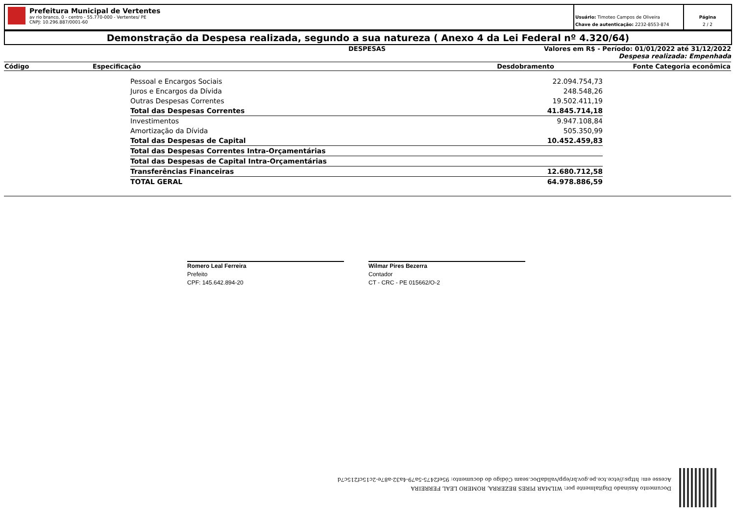Prefeitura Municipal de Vertentes
av rio branco, 0 - centro - 55.770-000 - Vertentes/ PE
CNPJ: 10.296.887/0001-60
Usuário: Timoteo Campos de Oliveira
Chave de autenticação: 2232-8553-874
Página
2 / 2
Demonstração da Despesa realizada, segundo a sua natureza ( Anexo 4 da Lei Federal nº 4.320/64)
DESPESAS Valores em R$ - Período: 01/01/2022 até 31/12/2022
Despesa realizada: Empenhada
| Código | Especificação | Desdobramento | Fonte | Categoria econômica |
| --- | --- | --- | --- | --- |
| Pessoal e Encargos Sociais | 22.094.754,73 |
| Juros e Encargos da Dívida | 248.548,26 |
| Outras Despesas Correntes | 19.502.411,19 |
| Total das Despesas Correntes | 41.845.714,18 |
| Investimentos | 9.947.108,84 |
| Amortização da Dívida | 505.350,99 |
| Total das Despesas de Capital | 10.452.459,83 |
| Total das Despesas Correntes Intra-Orçamentárias | |
| Total das Despesas de Capital Intra-Orçamentárias | |
| Transferências Financeiras | 12.680.712,58 |
| TOTAL GERAL | 64.978.886,59 |
Romero Leal Ferreira
Prefeito
CPF: 145.642.894-20
Wilmar Pires Bezerra
Contador
CT - CRC - PE 015662/O-2
Documento Assinado Digitalmente por: WILMAR PIRES BEZERRA, ROMERO LEAL FERREIRA
Acesse em: https://etce.tce.pe.gov.br/epp/validaDoc.seam Código do documento: 95ef2475-5a79-4a32-a87e-2c15cf215c7d